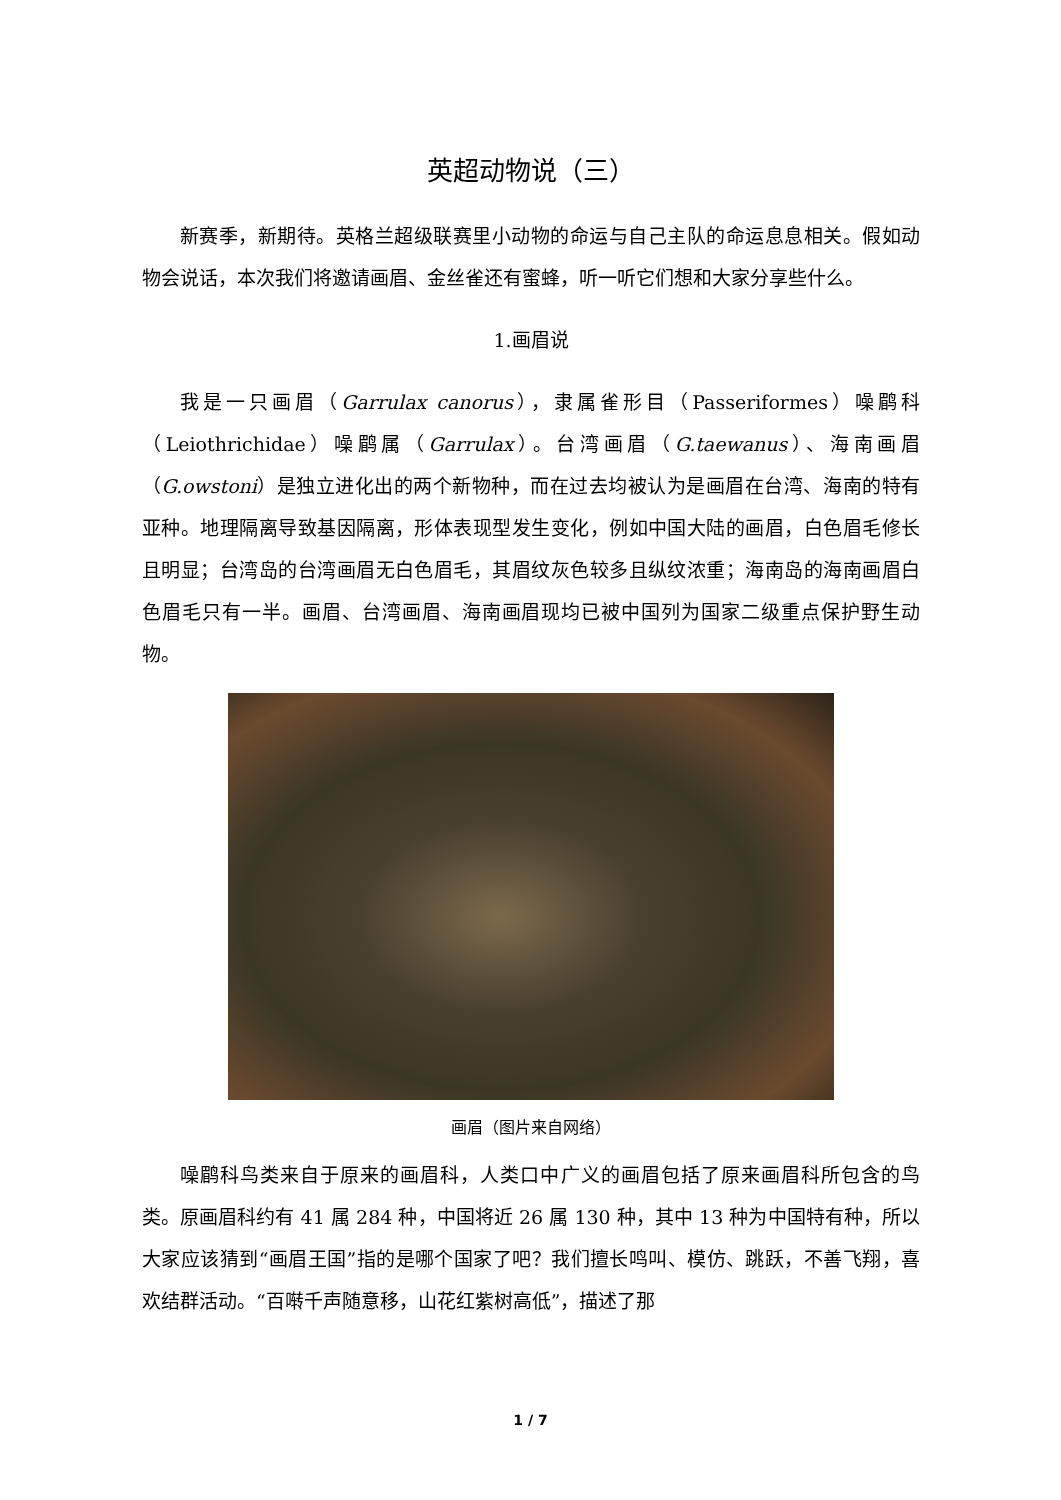英超动物说（三）
新赛季，新期待。英格兰超级联赛里小动物的命运与自己主队的命运息息相关。假如动物会说话，本次我们将邀请画眉、金丝雀还有蜜蜂，听一听它们想和大家分享些什么。
1.画眉说
我是一只画眉（Garrulax canorus），隶属雀形目（Passeriformes）噪鹛科（Leiothrichidae）噪鹛属（Garrulax）。台湾画眉（G.taewanus）、海南画眉（G.owstoni）是独立进化出的两个新物种，而在过去均被认为是画眉在台湾、海南的特有亚种。地理隔离导致基因隔离，形体表现型发生变化，例如中国大陆的画眉，白色眉毛修长且明显；台湾岛的台湾画眉无白色眉毛，其眉纹灰色较多且纵纹浓重；海南岛的海南画眉白色眉毛只有一半。画眉、台湾画眉、海南画眉现均已被中国列为国家二级重点保护野生动物。
画眉（图片来自网络）
噪鹛科鸟类来自于原来的画眉科，人类口中广义的画眉包括了原来画眉科所包含的鸟类。原画眉科约有 41 属 284 种，中国将近 26 属 130 种，其中 13 种为中国特有种，所以大家应该猜到“画眉王国”指的是哪个国家了吧？我们擅长鸣叫、模仿、跳跃，不善飞翔，喜欢结群活动。“百啭千声随意移，山花红紫树高低”，描述了那
1 / 7